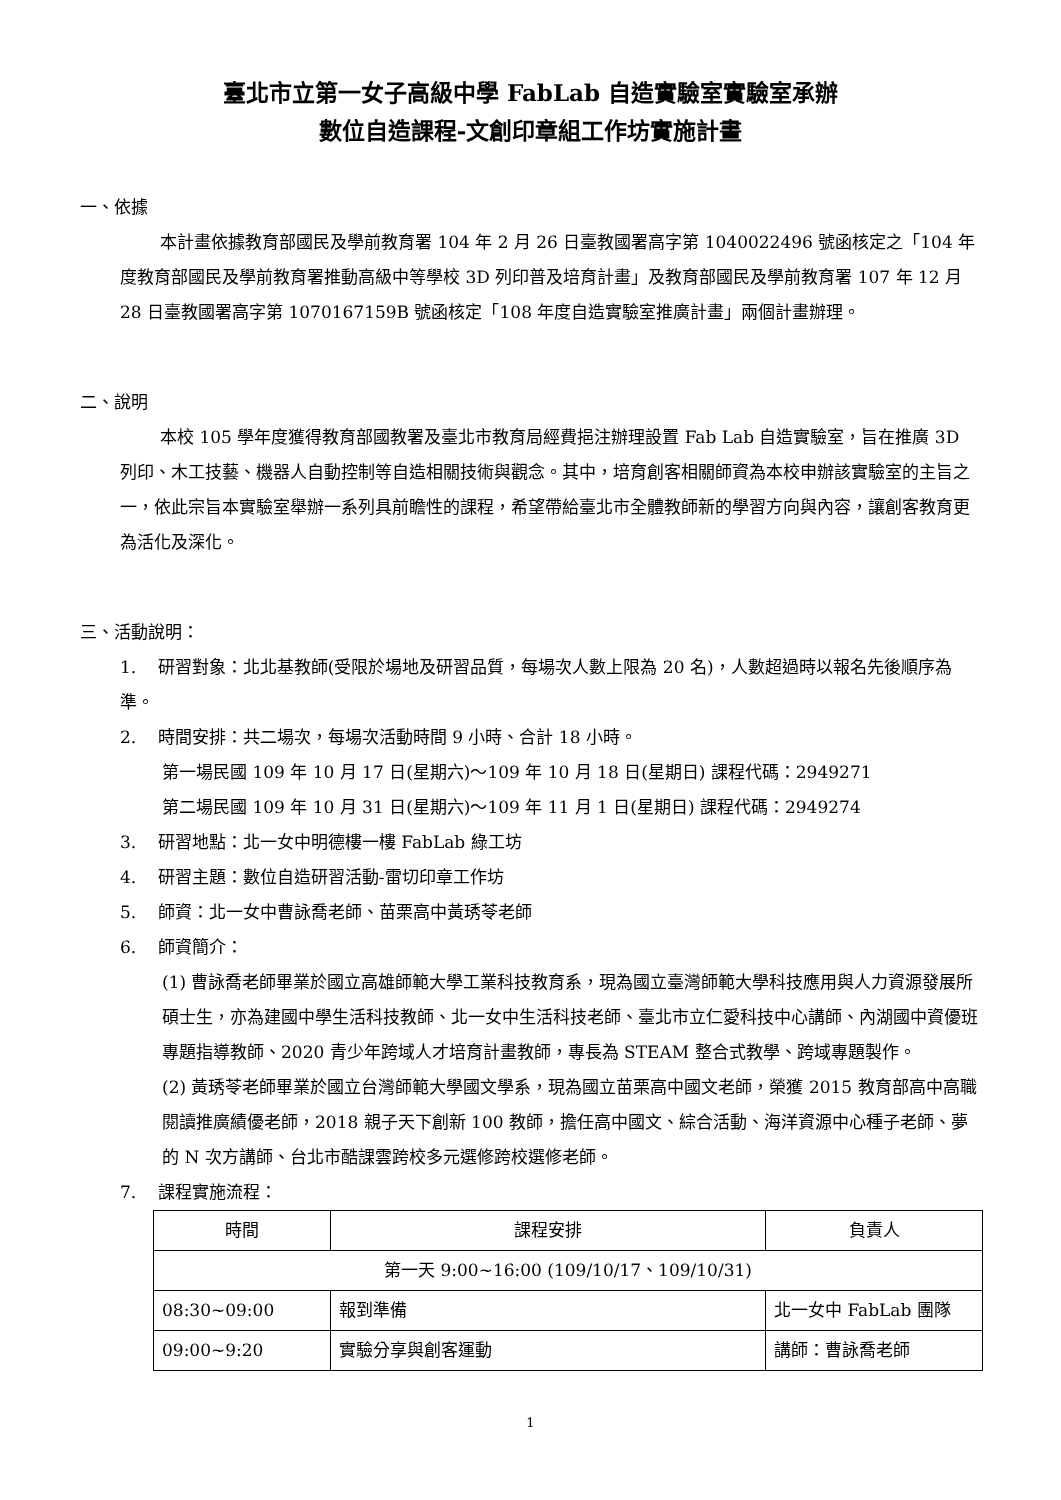臺北市立第一女子高級中學 FabLab 自造實驗室實驗室承辦
數位自造課程-文創印章組工作坊實施計畫
一、依據
本計畫依據教育部國民及學前教育署 104 年 2 月 26 日臺教國署高字第 1040022496 號函核定之「104 年度教育部國民及學前教育署推動高級中等學校 3D 列印普及培育計畫」及教育部國民及學前教育署 107 年 12 月 28 日臺教國署高字第 1070167159B 號函核定「108 年度自造實驗室推廣計畫」兩個計畫辦理。
二、說明
本校 105 學年度獲得教育部國教署及臺北市教育局經費挹注辦理設置 Fab Lab 自造實驗室，旨在推廣 3D 列印、木工技藝、機器人自動控制等自造相關技術與觀念。其中，培育創客相關師資為本校申辦該實驗室的主旨之一，依此宗旨本實驗室舉辦一系列具前瞻性的課程，希望帶給臺北市全體教師新的學習方向與內容，讓創客教育更為活化及深化。
三、活動說明：
1. 研習對象：北北基教師(受限於場地及研習品質，每場次人數上限為 20 名)，人數超過時以報名先後順序為準。
2. 時間安排：共二場次，每場次活動時間 9 小時、合計 18 小時。
第一場民國 109 年 10 月 17 日(星期六)～109 年 10 月 18 日(星期日) 課程代碼：2949271
第二場民國 109 年 10 月 31 日(星期六)～109 年 11 月 1 日(星期日) 課程代碼：2949274
3. 研習地點：北一女中明德樓一樓 FabLab 綠工坊
4. 研習主題：數位自造研習活動-雷切印章工作坊
5. 師資：北一女中曹詠喬老師、苗栗高中黃琇苓老師
6. 師資簡介：
(1) 曹詠喬老師畢業於國立高雄師範大學工業科技教育系，現為國立臺灣師範大學科技應用與人力資源發展所碩士生，亦為建國中學生活科技教師、北一女中生活科技老師、臺北市立仁愛科技中心講師、內湖國中資優班專題指導教師、2020 青少年跨域人才培育計畫教師，專長為 STEAM 整合式教學、跨域專題製作。
(2) 黃琇苓老師畢業於國立台灣師範大學國文學系，現為國立苗栗高中國文老師，榮獲 2015 教育部高中高職閱讀推廣績優老師，2018 親子天下創新 100 教師，擔任高中國文、綜合活動、海洋資源中心種子老師、夢的 N 次方講師、台北市酷課雲跨校多元選修跨校選修老師。
7. 課程實施流程：
| 時間 | 課程安排 | 負責人 |
| --- | --- | --- |
| 第一天 9:00~16:00 (109/10/17、109/10/31) | | |
| 08:30~09:00 | 報到準備 | 北一女中 FabLab 團隊 |
| 09:00~9:20 | 實驗分享與創客運動 | 講師：曹詠喬老師 |
1